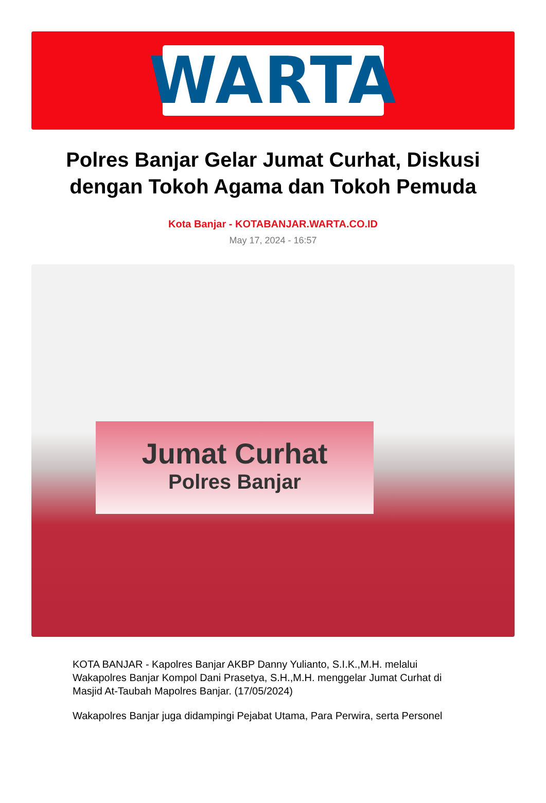WARTA
Polres Banjar Gelar Jumat Curhat, Diskusi dengan Tokoh Agama dan Tokoh Pemuda
Kota Banjar - KOTABANJAR.WARTA.CO.ID
May 17, 2024 - 16:57
Jumat Curhat
Polres Banjar
KOTA BANJAR - Kapolres Banjar AKBP Danny Yulianto, S.I.K.,M.H. melalui Wakapolres Banjar Kompol Dani Prasetya, S.H.,M.H. menggelar Jumat Curhat di Masjid At-Taubah Mapolres Banjar. (17/05/2024)
Wakapolres Banjar juga didampingi Pejabat Utama, Para Perwira, serta Personel